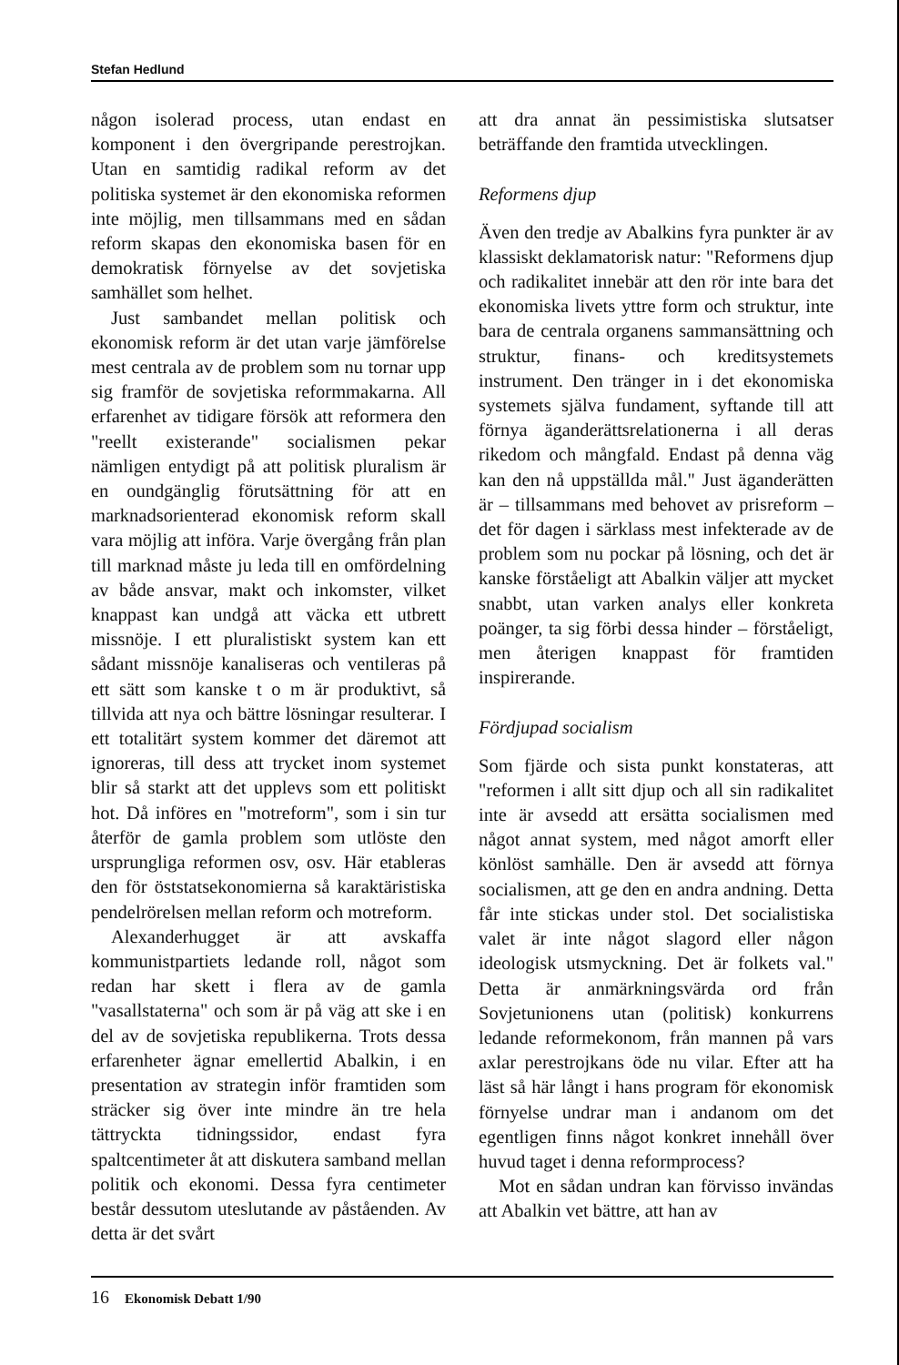Stefan Hedlund
någon isolerad process, utan endast en komponent i den övergripande perestrojkan. Utan en samtidig radikal reform av det politiska systemet är den ekonomiska reformen inte möjlig, men tillsammans med en sådan reform skapas den ekonomiska basen för en demokratisk förnyelse av det sovjetiska samhället som helhet.
Just sambandet mellan politisk och ekonomisk reform är det utan varje jämförelse mest centrala av de problem som nu tornar upp sig framför de sovjetiska reformmakarna. All erfarenhet av tidigare försök att reformera den "reellt existerande" socialismen pekar nämligen entydigt på att politisk pluralism är en oundgänglig förutsättning för att en marknadsorienterad ekonomisk reform skall vara möjlig att införa. Varje övergång från plan till marknad måste ju leda till en omfördelning av både ansvar, makt och inkomster, vilket knappast kan undgå att väcka ett utbrett missnöje. I ett pluralistiskt system kan ett sådant missnöje kanaliseras och ventileras på ett sätt som kanske t o m är produktivt, så tillvida att nya och bättre lösningar resulterar. I ett totalitärt system kommer det däremot att ignoreras, till dess att trycket inom systemet blir så starkt att det upplevs som ett politiskt hot. Då införes en "motreform", som i sin tur återför de gamla problem som utlöste den ursprungliga reformen osv, osv. Här etableras den för öststatsekonomierna så karaktäristiska pendelrörelsen mellan reform och motreform.
Alexanderhugget är att avskaffa kommunistpartiets ledande roll, något som redan har skett i flera av de gamla "vasallstaterna" och som är på väg att ske i en del av de sovjetiska republikerna. Trots dessa erfarenheter ägnar emellertid Abalkin, i en presentation av strategin inför framtiden som sträcker sig över inte mindre än tre hela tättryckta tidningssidor, endast fyra spaltcentimeter åt att diskutera samband mellan politik och ekonomi. Dessa fyra centimeter består dessutom uteslutande av påståenden. Av detta är det svårt
att dra annat än pessimistiska slutsatser beträffande den framtida utvecklingen.
Reformens djup
Även den tredje av Abalkins fyra punkter är av klassiskt deklamatorisk natur: "Reformens djup och radikalitet innebär att den rör inte bara det ekonomiska livets yttre form och struktur, inte bara de centrala organens sammansättning och struktur, finans- och kreditsystemets instrument. Den tränger in i det ekonomiska systemets själva fundament, syftande till att förnya äganderättsrelationerna i all deras rikedom och mångfald. Endast på denna väg kan den nå uppställda mål." Just äganderätten är – tillsammans med behovet av prisreform – det för dagen i särklass mest infekterade av de problem som nu pockar på lösning, och det är kanske förståeligt att Abalkin väljer att mycket snabbt, utan varken analys eller konkreta poänger, ta sig förbi dessa hinder – förståeligt, men återigen knappast för framtiden inspirerande.
Fördjupad socialism
Som fjärde och sista punkt konstateras, att "reformen i allt sitt djup och all sin radikalitet inte är avsedd att ersätta socialismen med något annat system, med något amorft eller könlöst samhälle. Den är avsedd att förnya socialismen, att ge den en andra andning. Detta får inte stickas under stol. Det socialistiska valet är inte något slagord eller någon ideologisk utsmyckning. Det är folkets val." Detta är anmärkningsvärda ord från Sovjetunionens utan (politisk) konkurrens ledande reformekonom, från mannen på vars axlar perestrojkans öde nu vilar. Efter att ha läst så här långt i hans program för ekonomisk förnyelse undrar man i andanom om det egentligen finns något konkret innehåll över huvud taget i denna reformprocess?
Mot en sådan undran kan förvisso invändas att Abalkin vet bättre, att han av
16 Ekonomisk Debatt 1/90